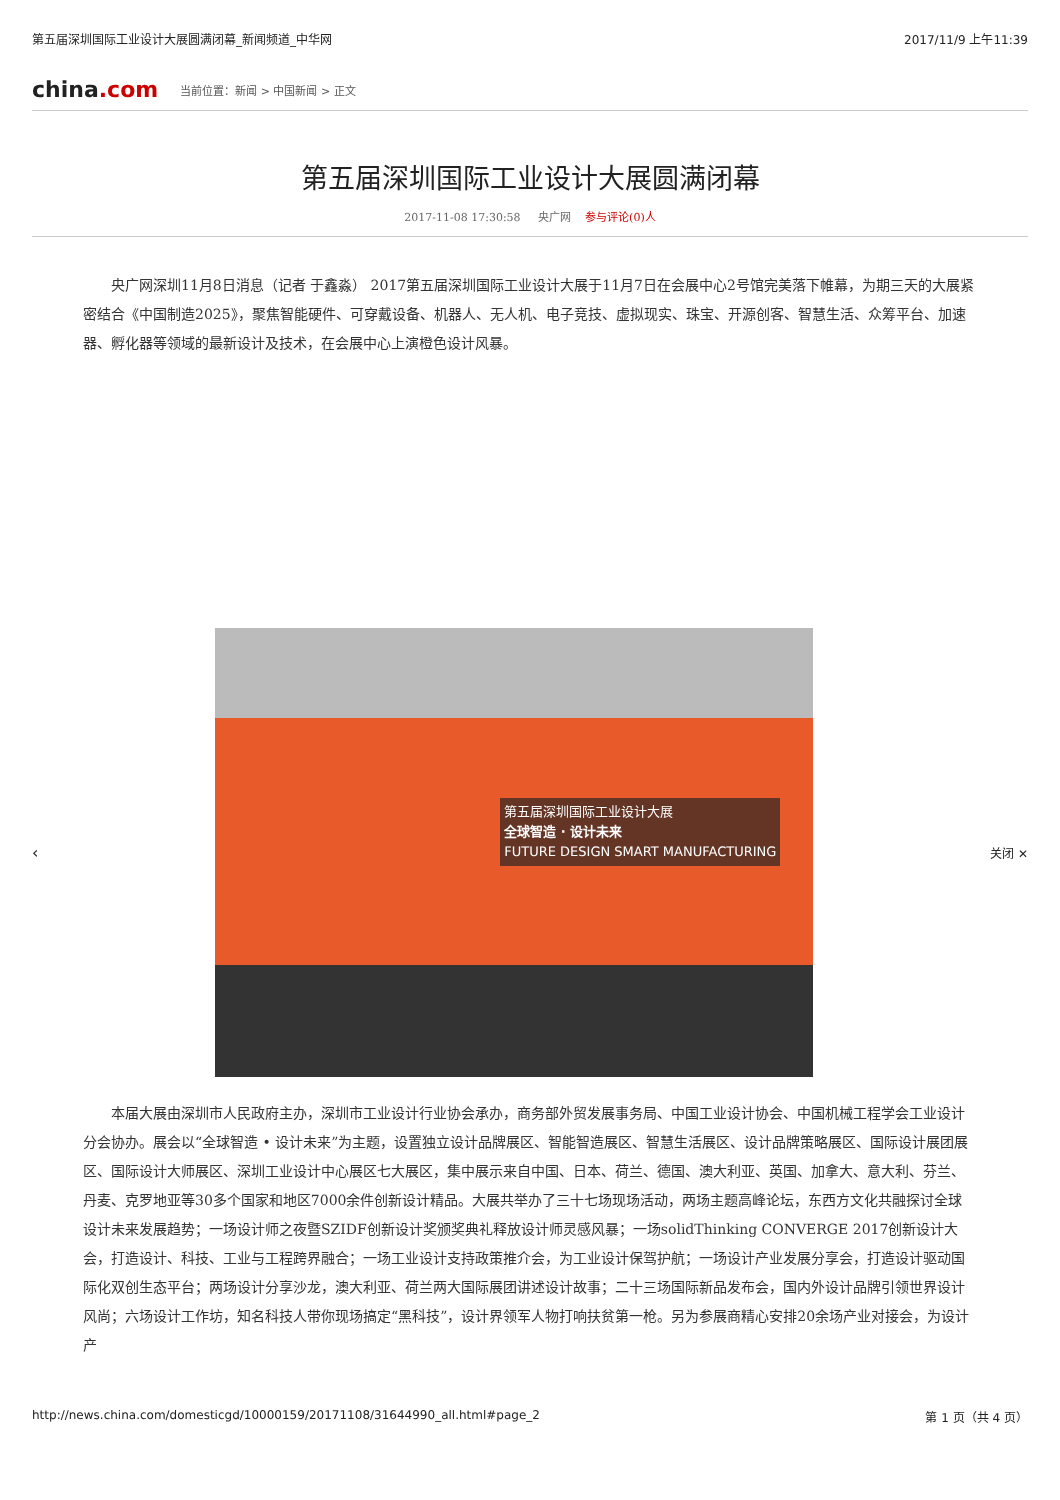第五届深圳国际工业设计大展圆满闭幕_新闻频道_中华网 2017/11/9 上午11:39
china.com 当前位置：新闻 > 中国新闻 > 正文
第五届深圳国际工业设计大展圆满闭幕
2017-11-08 17:30:58 央广网 参与评论(0)人
央广网深圳11月8日消息（记者 于鑫淼） 2017第五届深圳国际工业设计大展于11月7日在会展中心2号馆完美落下帷幕，为期三天的大展紧密结合《中国制造2025》，聚焦智能硬件、可穿戴设备、机器人、无人机、电子竞技、虚拟现实、珠宝、开源创客、智慧生活、众筹平台、加速器、孵化器等领域的最新设计及技术，在会展中心上演橙色设计风暴。
‹
第五届深圳国际工业设计大展
全球智造 · 设计未来
FUTURE DESIGN SMART MANUFACTURING
关闭 ✕
本届大展由深圳市人民政府主办，深圳市工业设计行业协会承办，商务部外贸发展事务局、中国工业设计协会、中国机械工程学会工业设计分会协办。展会以“全球智造 • 设计未来”为主题，设置独立设计品牌展区、智能智造展区、智慧生活展区、设计品牌策略展区、国际设计展团展区、国际设计大师展区、深圳工业设计中心展区七大展区，集中展示来自中国、日本、荷兰、德国、澳大利亚、英国、加拿大、意大利、芬兰、丹麦、克罗地亚等30多个国家和地区7000余件创新设计精品。大展共举办了三十七场现场活动，两场主题高峰论坛，东西方文化共融探讨全球设计未来发展趋势；一场设计师之夜暨SZIDF创新设计奖颁奖典礼释放设计师灵感风暴；一场solidThinking CONVERGE 2017创新设计大会，打造设计、科技、工业与工程跨界融合；一场工业设计支持政策推介会，为工业设计保驾护航；一场设计产业发展分享会，打造设计驱动国际化双创生态平台；两场设计分享沙龙，澳大利亚、荷兰两大国际展团讲述设计故事；二十三场国际新品发布会，国内外设计品牌引领世界设计风尚；六场设计工作坊，知名科技人带你现场搞定“黑科技”，设计界领军人物打响扶贫第一枪。另为参展商精心安排20余场产业对接会，为设计产
http://news.china.com/domesticgd/10000159/20171108/31644990_all.html#page_2 第 1 页（共 4 页）